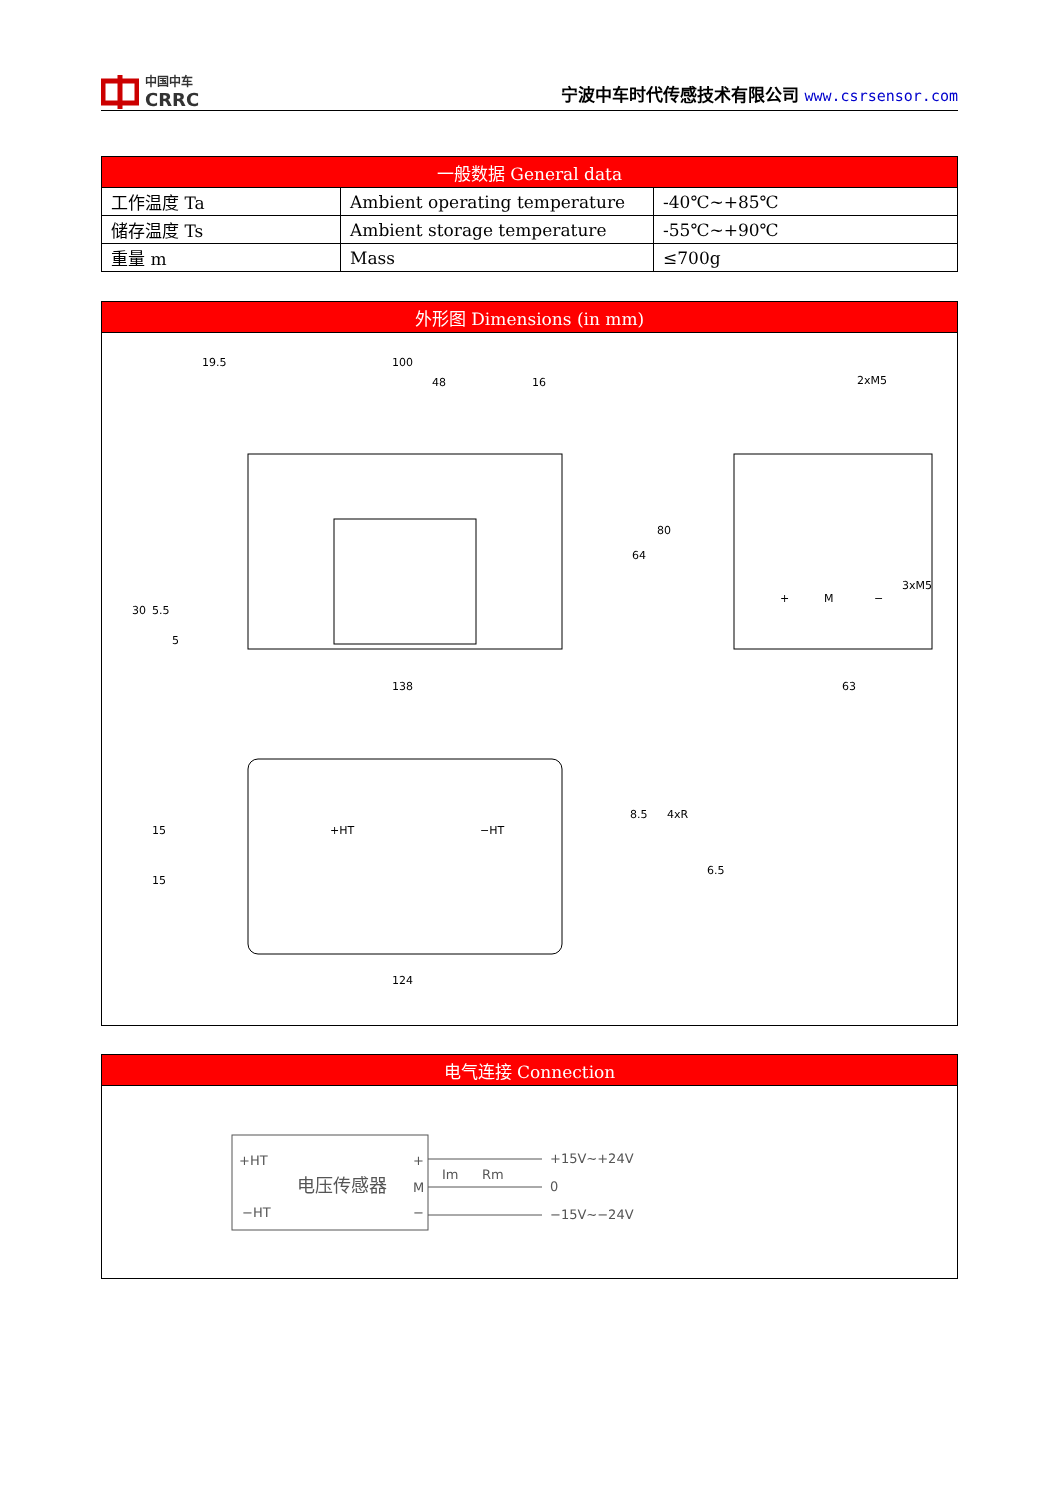中国中车
CRRC
宁波中车时代传感技术有限公司 www.csrsensor.com
| 一般数据 General data | | |
| --- | --- | --- |
| 工作温度 Ta | Ambient operating temperature | -40℃~+85℃ |
| 储存温度 Ts | Ambient storage temperature | -55℃~+90℃ |
| 重量 m | Mass | ≤700g |
| 外形图 Dimensions (in mm) |
| --- |
| 19.5 100 48 16 138 63 124 2xM5 3xM5 8.5 4xR 30 5.5 5 64 80 15 15 6.5 + M − +HT −HT |
| 电气连接 Connection |
| --- |
| +HT −HT 电压传感器 + M − Im Rm +15V~+24V 0 −15V~−24V |